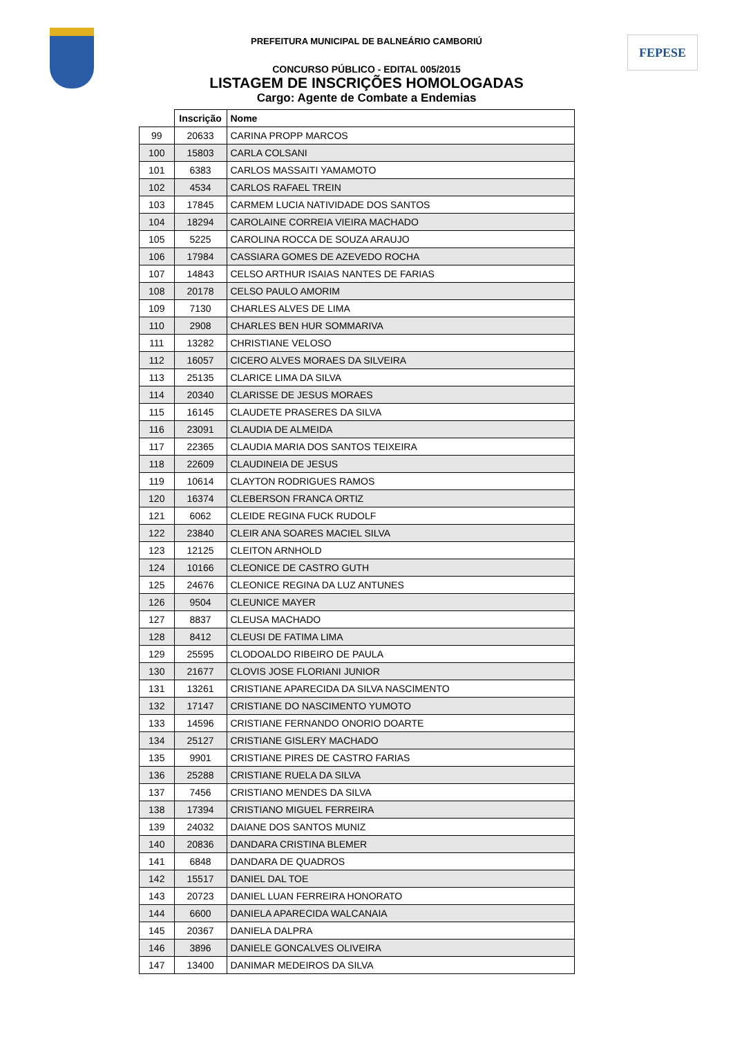FEPESE
PREFEITURA MUNICIPAL DE BALNEÁRIO CAMBORIÚ
CONCURSO PÚBLICO - EDITAL 005/2015
LISTAGEM DE INSCRIÇÕES HOMOLOGADAS
Cargo: Agente de Combate a Endemias
| | Inscrição | Nome |
| --- | --- | --- |
| 99 | 20633 | CARINA PROPP MARCOS |
| 100 | 15803 | CARLA COLSANI |
| 101 | 6383 | CARLOS MASSAITI YAMAMOTO |
| 102 | 4534 | CARLOS RAFAEL TREIN |
| 103 | 17845 | CARMEM LUCIA NATIVIDADE DOS SANTOS |
| 104 | 18294 | CAROLAINE CORREIA VIEIRA MACHADO |
| 105 | 5225 | CAROLINA ROCCA DE SOUZA ARAUJO |
| 106 | 17984 | CASSIARA GOMES DE AZEVEDO ROCHA |
| 107 | 14843 | CELSO ARTHUR ISAIAS NANTES DE FARIAS |
| 108 | 20178 | CELSO PAULO AMORIM |
| 109 | 7130 | CHARLES ALVES DE LIMA |
| 110 | 2908 | CHARLES BEN HUR SOMMARIVA |
| 111 | 13282 | CHRISTIANE VELOSO |
| 112 | 16057 | CICERO ALVES MORAES DA SILVEIRA |
| 113 | 25135 | CLARICE LIMA DA SILVA |
| 114 | 20340 | CLARISSE DE JESUS MORAES |
| 115 | 16145 | CLAUDETE PRASERES DA SILVA |
| 116 | 23091 | CLAUDIA DE ALMEIDA |
| 117 | 22365 | CLAUDIA MARIA DOS SANTOS TEIXEIRA |
| 118 | 22609 | CLAUDINEIA DE JESUS |
| 119 | 10614 | CLAYTON RODRIGUES RAMOS |
| 120 | 16374 | CLEBERSON FRANCA ORTIZ |
| 121 | 6062 | CLEIDE REGINA FUCK RUDOLF |
| 122 | 23840 | CLEIR ANA SOARES MACIEL SILVA |
| 123 | 12125 | CLEITON ARNHOLD |
| 124 | 10166 | CLEONICE DE CASTRO GUTH |
| 125 | 24676 | CLEONICE REGINA DA LUZ ANTUNES |
| 126 | 9504 | CLEUNICE MAYER |
| 127 | 8837 | CLEUSA MACHADO |
| 128 | 8412 | CLEUSI DE FATIMA LIMA |
| 129 | 25595 | CLODOALDO RIBEIRO DE PAULA |
| 130 | 21677 | CLOVIS JOSE FLORIANI JUNIOR |
| 131 | 13261 | CRISTIANE APARECIDA DA SILVA NASCIMENTO |
| 132 | 17147 | CRISTIANE DO NASCIMENTO YUMOTO |
| 133 | 14596 | CRISTIANE FERNANDO ONORIO DOARTE |
| 134 | 25127 | CRISTIANE GISLERY MACHADO |
| 135 | 9901 | CRISTIANE PIRES DE CASTRO FARIAS |
| 136 | 25288 | CRISTIANE RUELA DA SILVA |
| 137 | 7456 | CRISTIANO MENDES DA SILVA |
| 138 | 17394 | CRISTIANO MIGUEL FERREIRA |
| 139 | 24032 | DAIANE DOS SANTOS MUNIZ |
| 140 | 20836 | DANDARA CRISTINA BLEMER |
| 141 | 6848 | DANDARA DE QUADROS |
| 142 | 15517 | DANIEL DAL TOE |
| 143 | 20723 | DANIEL LUAN FERREIRA HONORATO |
| 144 | 6600 | DANIELA APARECIDA WALCANAIA |
| 145 | 20367 | DANIELA DALPRA |
| 146 | 3896 | DANIELE GONCALVES OLIVEIRA |
| 147 | 13400 | DANIMAR MEDEIROS DA SILVA |